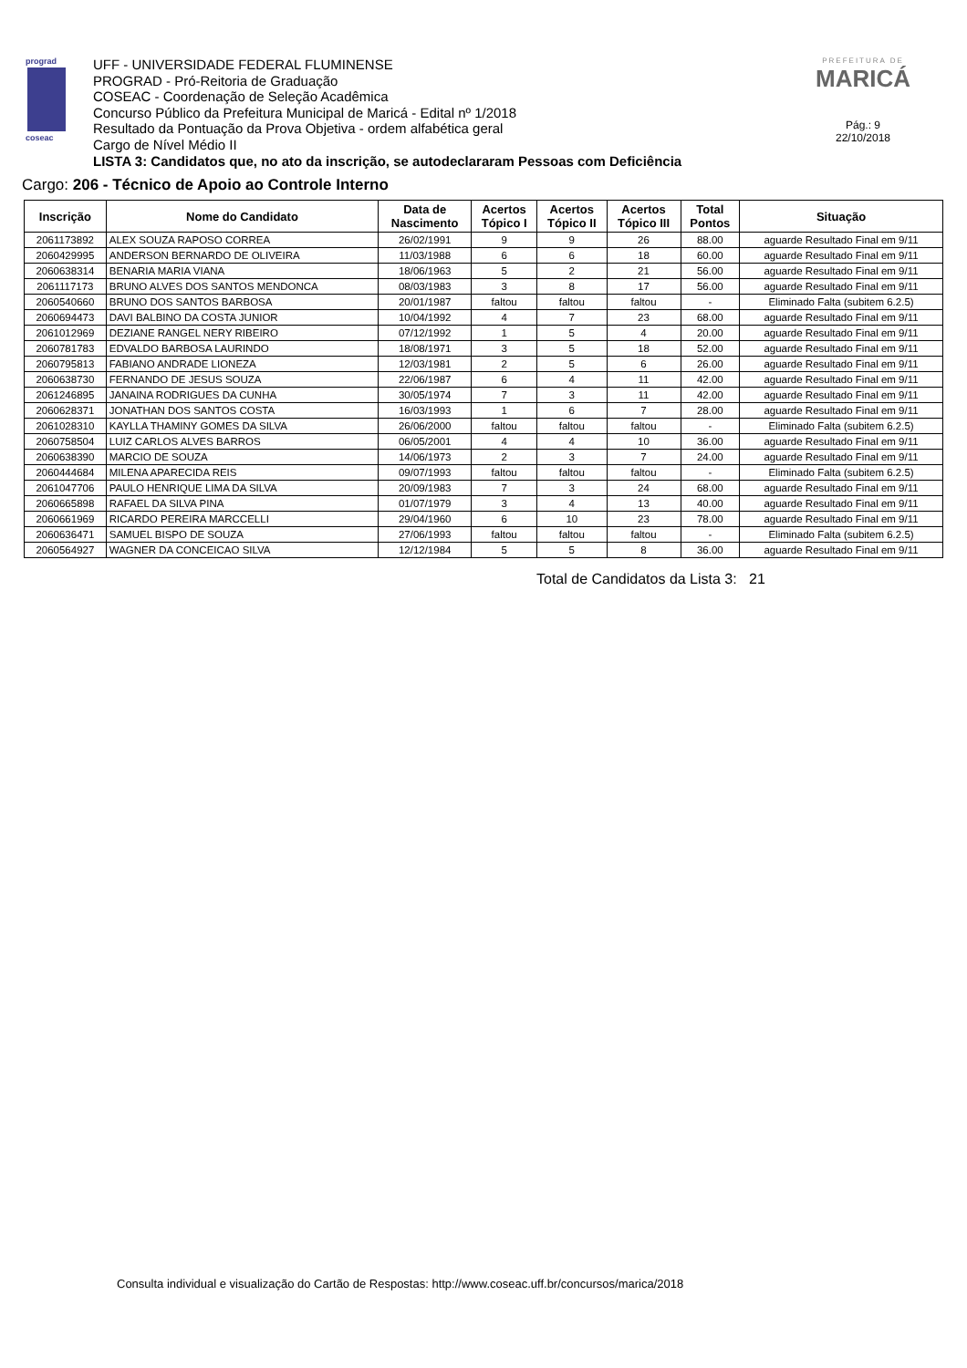prograd
coseac
UFF - UNIVERSIDADE FEDERAL FLUMINENSE
PROGRAD - Pró-Reitoria de Graduação
COSEAC - Coordenação de Seleção Acadêmica
Concurso Público da Prefeitura Municipal de Maricá - Edital nº 1/2018
Resultado da Pontuação da Prova Objetiva - ordem alfabética geral
Cargo de Nível Médio II
LISTA 3: Candidatos que, no ato da inscrição, se autodeclararam Pessoas com Deficiência
PREFEITURA DE
MARICÁ
Pág.: 9
22/10/2018
Cargo: 206 - Técnico de Apoio ao Controle Interno
| Inscrição | Nome do Candidato | Data de Nascimento | Acertos Tópico I | Acertos Tópico II | Acertos Tópico III | Total Pontos | Situação |
| --- | --- | --- | --- | --- | --- | --- | --- |
| 2061173892 | ALEX SOUZA RAPOSO CORREA | 26/02/1991 | 9 | 9 | 26 | 88.00 | aguarde Resultado Final em 9/11 |
| 2060429995 | ANDERSON BERNARDO DE OLIVEIRA | 11/03/1988 | 6 | 6 | 18 | 60.00 | aguarde Resultado Final em 9/11 |
| 2060638314 | BENARIA MARIA VIANA | 18/06/1963 | 5 | 2 | 21 | 56.00 | aguarde Resultado Final em 9/11 |
| 2061117173 | BRUNO ALVES DOS SANTOS MENDONCA | 08/03/1983 | 3 | 8 | 17 | 56.00 | aguarde Resultado Final em 9/11 |
| 2060540660 | BRUNO DOS SANTOS BARBOSA | 20/01/1987 | faltou | faltou | faltou | - | Eliminado Falta (subitem 6.2.5) |
| 2060694473 | DAVI BALBINO DA COSTA JUNIOR | 10/04/1992 | 4 | 7 | 23 | 68.00 | aguarde Resultado Final em 9/11 |
| 2061012969 | DEZIANE RANGEL NERY RIBEIRO | 07/12/1992 | 1 | 5 | 4 | 20.00 | aguarde Resultado Final em 9/11 |
| 2060781783 | EDVALDO BARBOSA LAURINDO | 18/08/1971 | 3 | 5 | 18 | 52.00 | aguarde Resultado Final em 9/11 |
| 2060795813 | FABIANO ANDRADE LIONEZA | 12/03/1981 | 2 | 5 | 6 | 26.00 | aguarde Resultado Final em 9/11 |
| 2060638730 | FERNANDO DE JESUS SOUZA | 22/06/1987 | 6 | 4 | 11 | 42.00 | aguarde Resultado Final em 9/11 |
| 2061246895 | JANAINA RODRIGUES DA CUNHA | 30/05/1974 | 7 | 3 | 11 | 42.00 | aguarde Resultado Final em 9/11 |
| 2060628371 | JONATHAN DOS SANTOS COSTA | 16/03/1993 | 1 | 6 | 7 | 28.00 | aguarde Resultado Final em 9/11 |
| 2061028310 | KAYLLA THAMINY GOMES DA SILVA | 26/06/2000 | faltou | faltou | faltou | - | Eliminado Falta (subitem 6.2.5) |
| 2060758504 | LUIZ CARLOS ALVES BARROS | 06/05/2001 | 4 | 4 | 10 | 36.00 | aguarde Resultado Final em 9/11 |
| 2060638390 | MARCIO DE SOUZA | 14/06/1973 | 2 | 3 | 7 | 24.00 | aguarde Resultado Final em 9/11 |
| 2060444684 | MILENA APARECIDA REIS | 09/07/1993 | faltou | faltou | faltou | - | Eliminado Falta (subitem 6.2.5) |
| 2061047706 | PAULO HENRIQUE LIMA DA SILVA | 20/09/1983 | 7 | 3 | 24 | 68.00 | aguarde Resultado Final em 9/11 |
| 2060665898 | RAFAEL DA SILVA PINA | 01/07/1979 | 3 | 4 | 13 | 40.00 | aguarde Resultado Final em 9/11 |
| 2060661969 | RICARDO PEREIRA MARCCELLI | 29/04/1960 | 6 | 10 | 23 | 78.00 | aguarde Resultado Final em 9/11 |
| 2060636471 | SAMUEL BISPO DE SOUZA | 27/06/1993 | faltou | faltou | faltou | - | Eliminado Falta (subitem 6.2.5) |
| 2060564927 | WAGNER DA CONCEICAO SILVA | 12/12/1984 | 5 | 5 | 8 | 36.00 | aguarde Resultado Final em 9/11 |
Total de Candidatos da Lista 3: 21
Consulta individual e visualização do Cartão de Respostas: http://www.coseac.uff.br/concursos/marica/2018